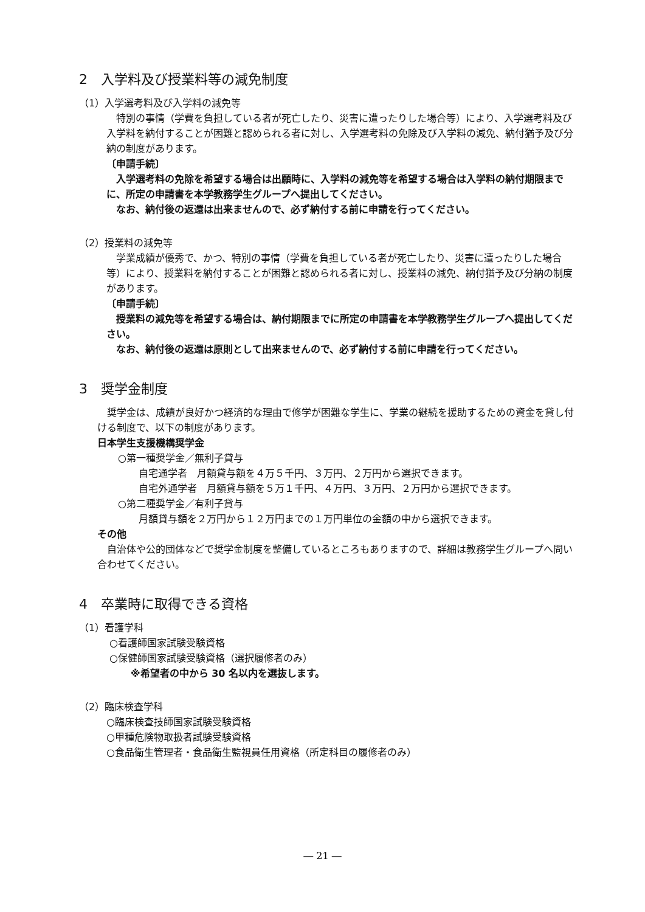2　入学料及び授業料等の減免制度
（1）入学選考料及び入学料の減免等
　特別の事情（学費を負担している者が死亡したり、災害に遭ったりした場合等）により、入学選考料及び入学料を納付することが困難と認められる者に対し、入学選考料の免除及び入学料の減免、納付猶予及び分納の制度があります。
〔申請手続〕
　入学選考料の免除を希望する場合は出願時に、入学料の減免等を希望する場合は入学料の納付期限までに、所定の申請書を本学教務学生グループへ提出してください。
　なお、納付後の返還は出来ませんので、必ず納付する前に申請を行ってください。
（2）授業料の減免等
　学業成績が優秀で、かつ、特別の事情（学費を負担している者が死亡したり、災害に遭ったりした場合等）により、授業料を納付することが困難と認められる者に対し、授業料の減免、納付猶予及び分納の制度があります。
〔申請手続〕
　授業料の減免等を希望する場合は、納付期限までに所定の申請書を本学教務学生グループへ提出してください。
　なお、納付後の返還は原則として出来ませんので、必ず納付する前に申請を行ってください。
3　奨学金制度
　奨学金は、成績が良好かつ経済的な理由で修学が困難な学生に、学業の継続を援助するための資金を貸し付ける制度で、以下の制度があります。
日本学生支援機構奨学金
○第一種奨学金／無利子貸与
自宅通学者　月額貸与額を４万５千円、３万円、２万円から選択できます。
自宅外通学者　月額貸与額を５万１千円、４万円、３万円、２万円から選択できます。
○第二種奨学金／有利子貸与
月額貸与額を２万円から１２万円までの１万円単位の金額の中から選択できます。
その他
　自治体や公的団体などで奨学金制度を整備しているところもありますので、詳細は教務学生グループへ問い合わせてください。
4　卒業時に取得できる資格
（1）看護学科
○看護師国家試験受験資格
○保健師国家試験受験資格（選択履修者のみ）
※希望者の中から 30 名以内を選抜します。
（2）臨床検査学科
○臨床検査技師国家試験受験資格
○甲種危険物取扱者試験受験資格
○食品衛生管理者・食品衛生監視員任用資格（所定科目の履修者のみ）
― 21 ―